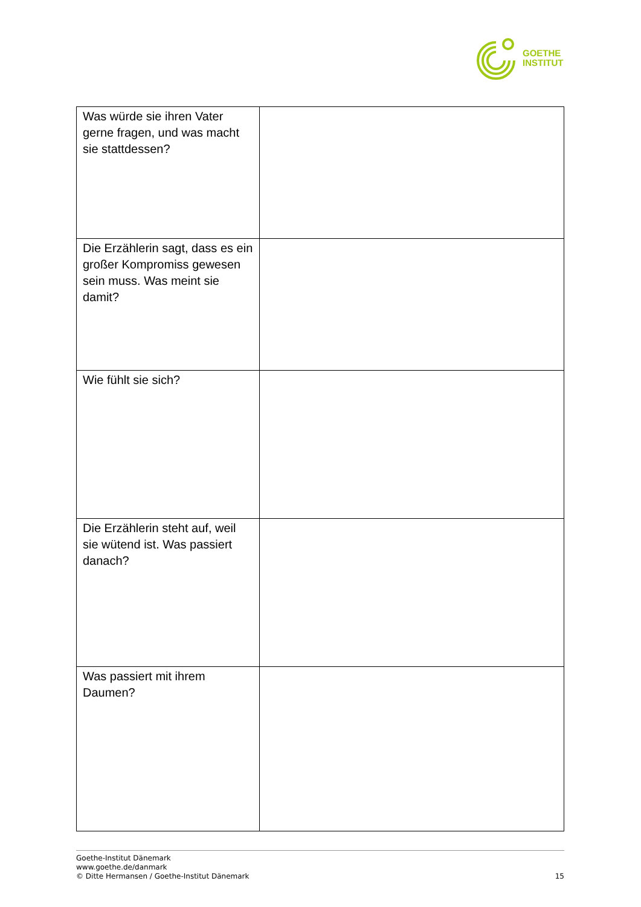GOETHE
INSTITUT
| Was würde sie ihren Vater gerne fragen, und was macht sie stattdessen? | |
| Die Erzählerin sagt, dass es ein großer Kompromiss gewesen sein muss. Was meint sie damit? | |
| Wie fühlt sie sich? | |
| Die Erzählerin steht auf, weil sie wütend ist. Was passiert danach? | |
| Was passiert mit ihrem Daumen? | |
Goethe-Institut Dänemark
www.goethe.de/danmark
© Ditte Hermansen / Goethe-Institut Dänemark
15